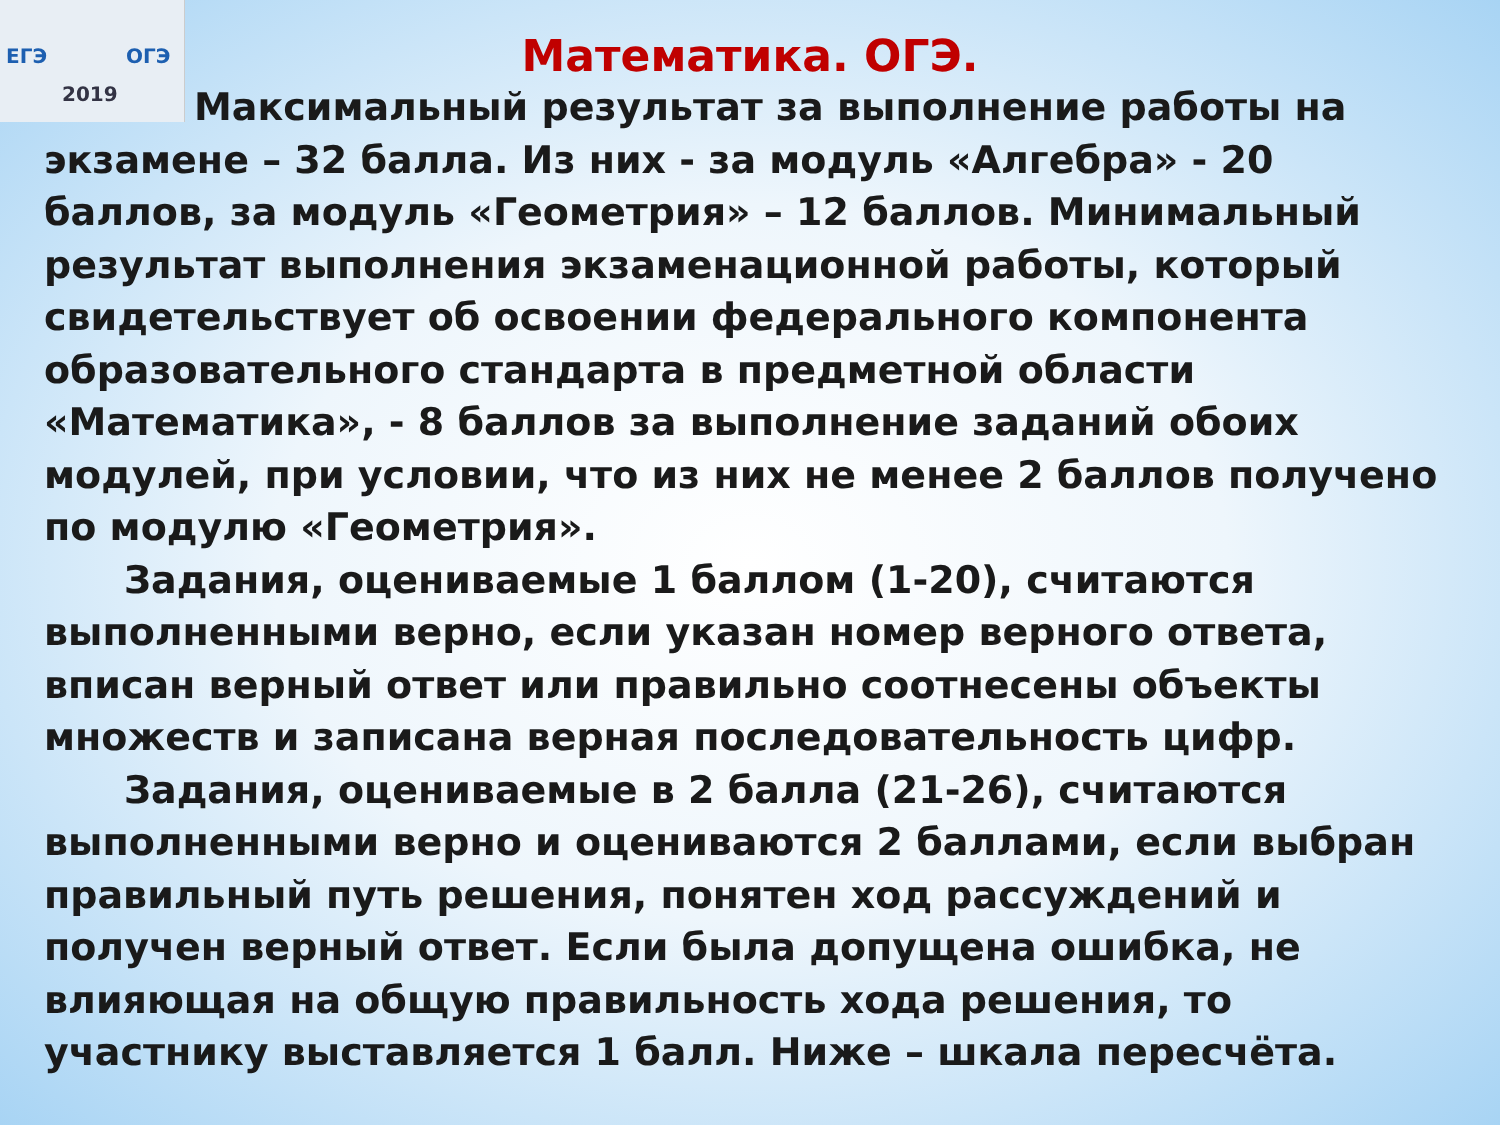ЕГЭ ОГЭ
2019
Математика. ОГЭ.
Максимальный результат за выполнение работы на экзамене – 32 балла. Из них - за модуль «Алгебра» - 20 баллов, за модуль «Геометрия» – 12 баллов. Минимальный результат выполнения экзаменационной работы, который свидетельствует об освоении федерального компонента образовательного стандарта в предметной области «Математика», - 8 баллов за выполнение заданий обоих модулей, при условии, что из них не менее 2 баллов получено по модулю «Геометрия».
Задания, оцениваемые 1 баллом (1-20), считаются выполненными верно, если указан номер верного ответа, вписан верный ответ или правильно соотнесены объекты множеств и записана верная последовательность цифр.
Задания, оцениваемые в 2 балла (21-26), считаются выполненными верно и оцениваются 2 баллами, если выбран правильный путь решения, понятен ход рассуждений и получен верный ответ. Если была допущена ошибка, не влияющая на общую правильность хода решения, то участнику выставляется 1 балл. Ниже – шкала пересчёта.